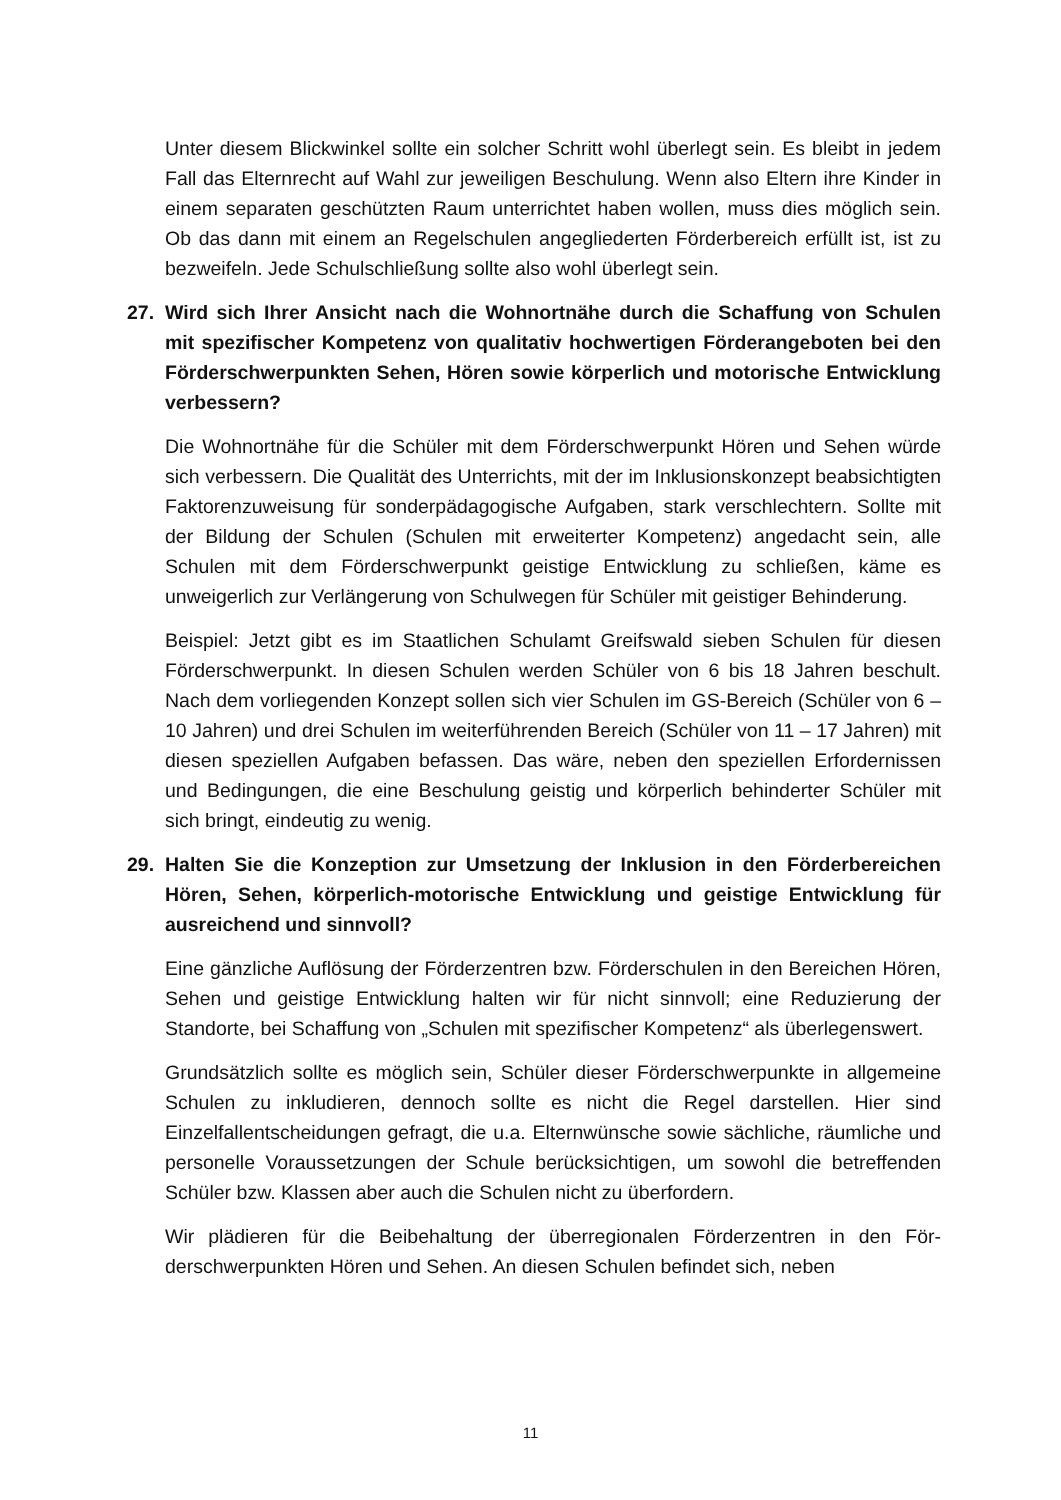Unter diesem Blickwinkel sollte ein solcher Schritt wohl überlegt sein. Es bleibt in jedem Fall das Elternrecht auf Wahl zur jeweiligen Beschulung. Wenn also Eltern ihre Kinder in einem separaten geschützten Raum unterrichtet haben wollen, muss dies möglich sein. Ob das dann mit einem an Regelschulen angegliederten Förderbereich erfüllt ist, ist zu bezweifeln. Jede Schulschließung sollte also wohl überlegt sein.
27. Wird sich Ihrer Ansicht nach die Wohnortnähe durch die Schaffung von Schulen mit spezifischer Kompetenz von qualitativ hochwertigen Förder­angeboten bei den Förderschwerpunkten Sehen, Hören sowie körperlich und motorische Entwicklung verbessern?
Die Wohnortnähe für die Schüler mit dem Förderschwerpunkt Hören und Sehen würde sich verbessern. Die Qualität des Unterrichts, mit der im Inklusionskonzept beabsichtigten Faktorenzuweisung für sonderpädagogische Aufgaben, stark ver­schlechtern. Sollte mit der Bildung der Schulen (Schulen mit erweiterter Kompe­tenz) angedacht sein, alle Schulen mit dem Förderschwerpunkt geistige Entwick­lung zu schließen, käme es unweigerlich zur Verlängerung von Schulwegen für Schüler mit geistiger Behinderung.
Beispiel: Jetzt gibt es im Staatlichen Schulamt Greifswald sieben Schulen für diesen Förderschwerpunkt. In diesen Schulen werden Schüler von 6 bis 18 Jah­ren beschult. Nach dem vorliegenden Konzept sollen sich vier Schulen im GS-Bereich (Schüler von 6 – 10 Jahren) und drei Schulen im weiterführenden Be­reich (Schüler von 11 – 17 Jahren) mit diesen speziellen Aufgaben befassen. Das wäre, neben den speziellen Erfordernissen und Bedingungen, die eine Be­schulung geistig und körperlich behinderter Schüler mit sich bringt, eindeutig zu wenig.
29. Halten Sie die Konzeption zur Umsetzung der Inklusion in den Förder­bereichen Hören, Sehen, körperlich-motorische Entwicklung und geistige Entwicklung für ausreichend und sinnvoll?
Eine gänzliche Auflösung der Förderzentren bzw. Förderschulen in den Berei­chen Hören, Sehen und geistige Entwicklung halten wir für nicht sinnvoll; eine Reduzierung der Standorte, bei Schaffung von „Schulen mit spezifischer Kompe­tenz“ als überlegenswert.
Grundsätzlich sollte es möglich sein, Schüler dieser Förderschwerpunkte in all­gemeine Schulen zu inkludieren, dennoch sollte es nicht die Regel darstellen. Hier sind Einzelfallentscheidungen gefragt, die u.a. Elternwünsche sowie sächli­che, räumliche und personelle Voraussetzungen der Schule berücksichtigen, um sowohl die betreffenden Schüler bzw. Klassen aber auch die Schulen nicht zu überfordern.
Wir plädieren für die Beibehaltung der überregionalen Förderzentren in den För­derschwerpunkten Hören und Sehen. An diesen Schulen befindet sich, neben
11